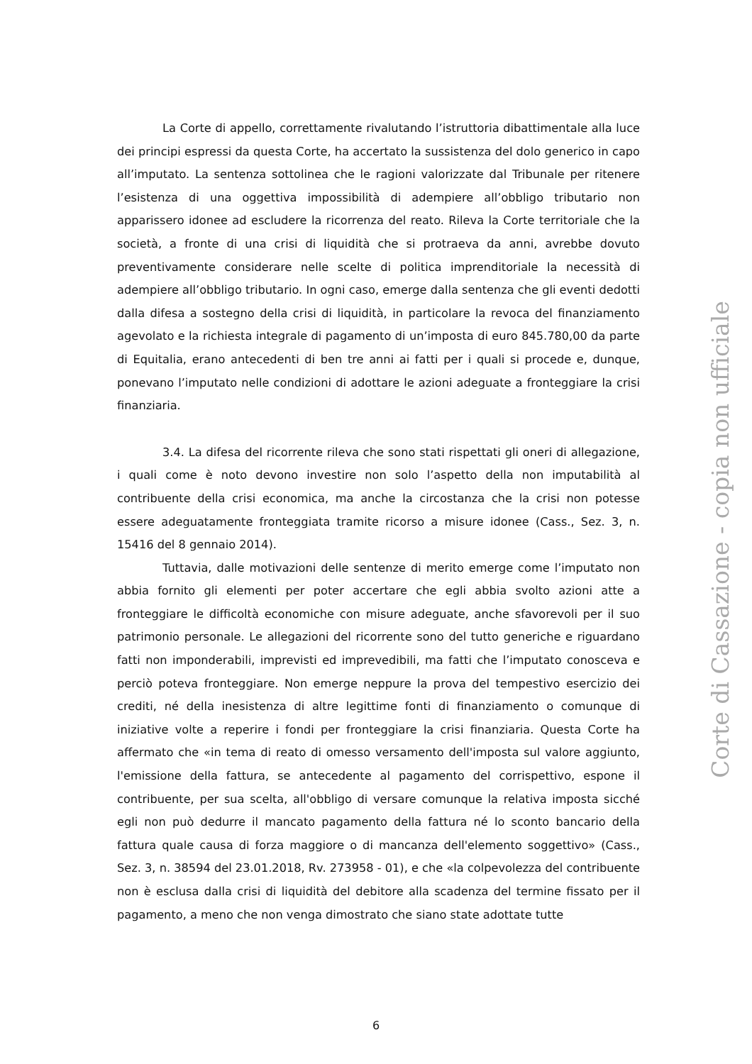La Corte di appello, correttamente rivalutando l’istruttoria dibattimentale alla luce dei principi espressi da questa Corte, ha accertato la sussistenza del dolo generico in capo all’imputato. La sentenza sottolinea che le ragioni valorizzate dal Tribunale per ritenere l’esistenza di una oggettiva impossibilità di adempiere all’obbligo tributario non apparissero idonee ad escludere la ricorrenza del reato. Rileva la Corte territoriale che la società, a fronte di una crisi di liquidità che si protraeva da anni, avrebbe dovuto preventivamente considerare nelle scelte di politica imprenditoriale la necessità di adempiere all’obbligo tributario. In ogni caso, emerge dalla sentenza che gli eventi dedotti dalla difesa a sostegno della crisi di liquidità, in particolare la revoca del finanziamento agevolato e la richiesta integrale di pagamento di un’imposta di euro 845.780,00 da parte di Equitalia, erano antecedenti di ben tre anni ai fatti per i quali si procede e, dunque, ponevano l’imputato nelle condizioni di adottare le azioni adeguate a fronteggiare la crisi finanziaria.
3.4. La difesa del ricorrente rileva che sono stati rispettati gli oneri di allegazione, i quali come è noto devono investire non solo l’aspetto della non imputabilità al contribuente della crisi economica, ma anche la circostanza che la crisi non potesse essere adeguatamente fronteggiata tramite ricorso a misure idonee (Cass., Sez. 3, n. 15416 del 8 gennaio 2014).
Tuttavia, dalle motivazioni delle sentenze di merito emerge come l’imputato non abbia fornito gli elementi per poter accertare che egli abbia svolto azioni atte a fronteggiare le difficoltà economiche con misure adeguate, anche sfavorevoli per il suo patrimonio personale. Le allegazioni del ricorrente sono del tutto generiche e riguardano fatti non imponderabili, imprevisti ed imprevedibili, ma fatti che l’imputato conosceva e perciò poteva fronteggiare. Non emerge neppure la prova del tempestivo esercizio dei crediti, né della inesistenza di altre legittime fonti di finanziamento o comunque di iniziative volte a reperire i fondi per fronteggiare la crisi finanziaria. Questa Corte ha affermato che «in tema di reato di omesso versamento dell'imposta sul valore aggiunto, l'emissione della fattura, se antecedente al pagamento del corrispettivo, espone il contribuente, per sua scelta, all'obbligo di versare comunque la relativa imposta sicché egli non può dedurre il mancato pagamento della fattura né lo sconto bancario della fattura quale causa di forza maggiore o di mancanza dell'elemento soggettivo» (Cass., Sez. 3, n. 38594 del 23.01.2018, Rv. 273958 - 01), e che «la colpevolezza del contribuente non è esclusa dalla crisi di liquidità del debitore alla scadenza del termine fissato per il pagamento, a meno che non venga dimostrato che siano state adottate tutte
Corte di Cassazione - copia non ufficiale
6